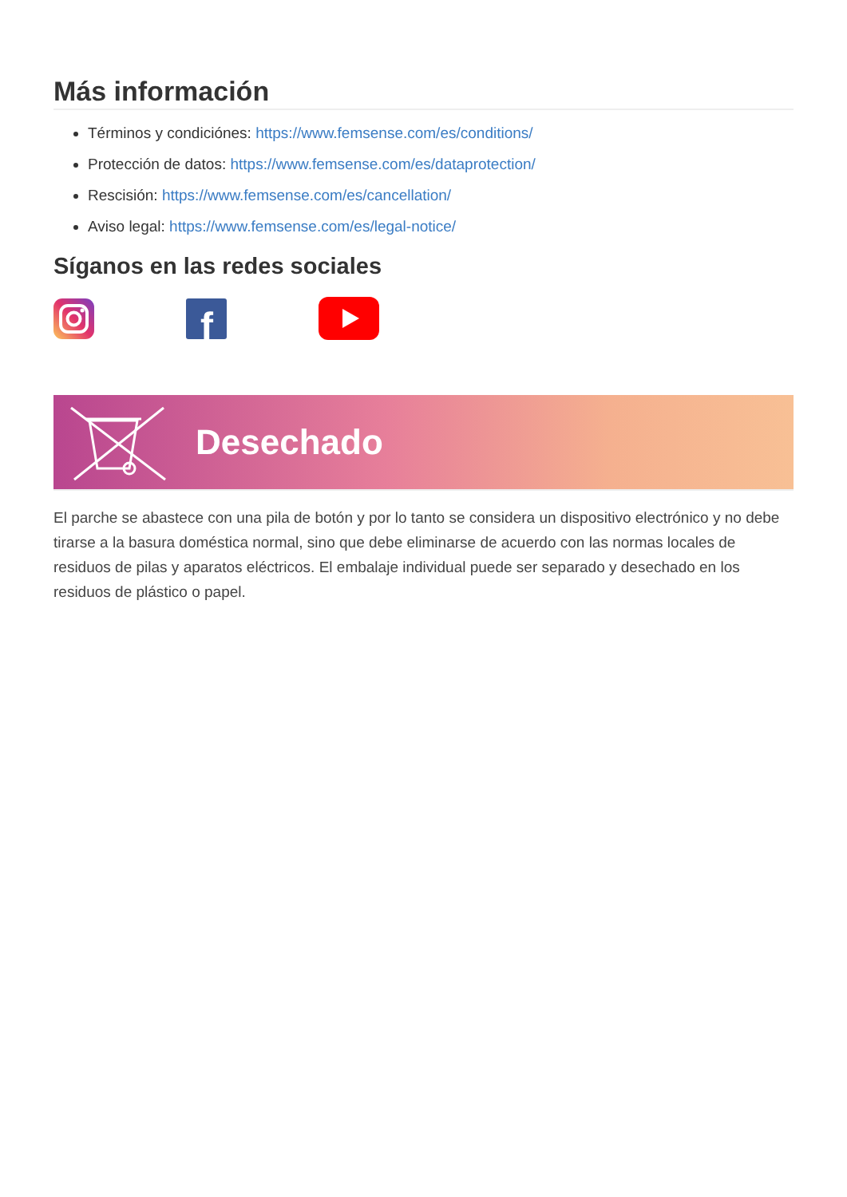Más información
Términos y condiciónes: https://www.femsense.com/es/conditions/
Protección de datos: https://www.femsense.com/es/dataprotection/
Rescisión: https://www.femsense.com/es/cancellation/
Aviso legal: https://www.femsense.com/es/legal-notice/
Síganos en las redes sociales
f
Desechado
El parche se abastece con una pila de botón y por lo tanto se considera un dispositivo electrónico y no debe tirarse a la basura doméstica normal, sino que debe eliminarse de acuerdo con las normas locales de residuos de pilas y aparatos eléctricos. El embalaje individual puede ser separado y desechado en los residuos de plástico o papel.